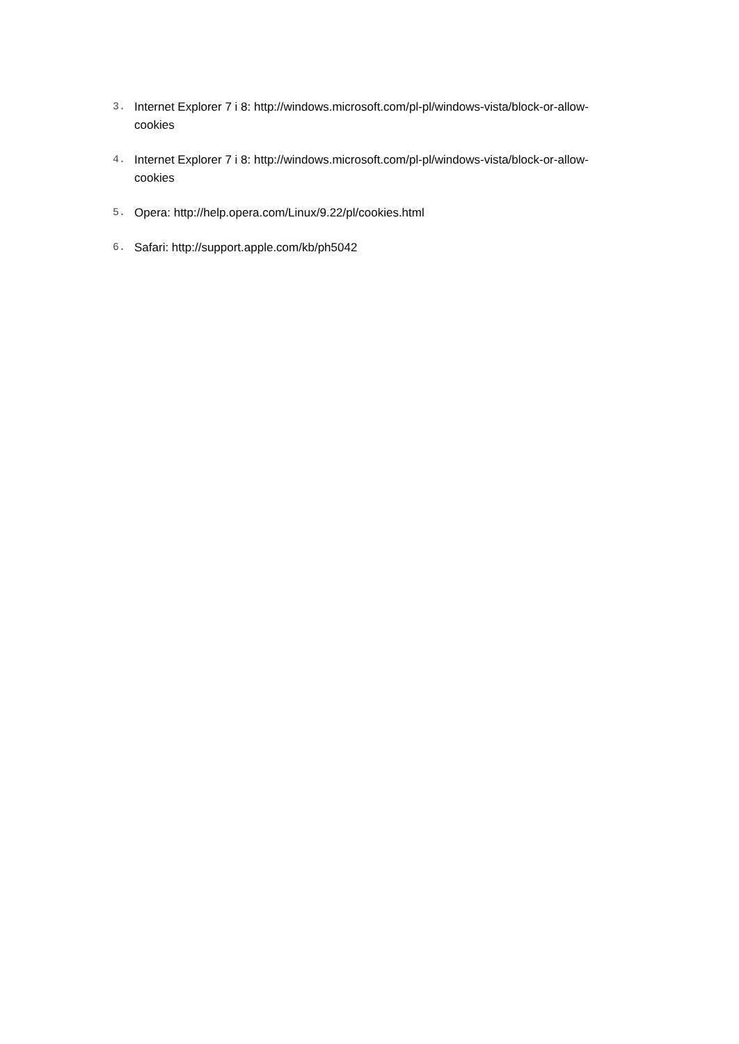3. Internet Explorer 7 i 8: http://windows.microsoft.com/pl-pl/windows-vista/block-or-allow-cookies
4. Internet Explorer 7 i 8: http://windows.microsoft.com/pl-pl/windows-vista/block-or-allow-cookies
5. Opera: http://help.opera.com/Linux/9.22/pl/cookies.html
6. Safari: http://support.apple.com/kb/ph5042